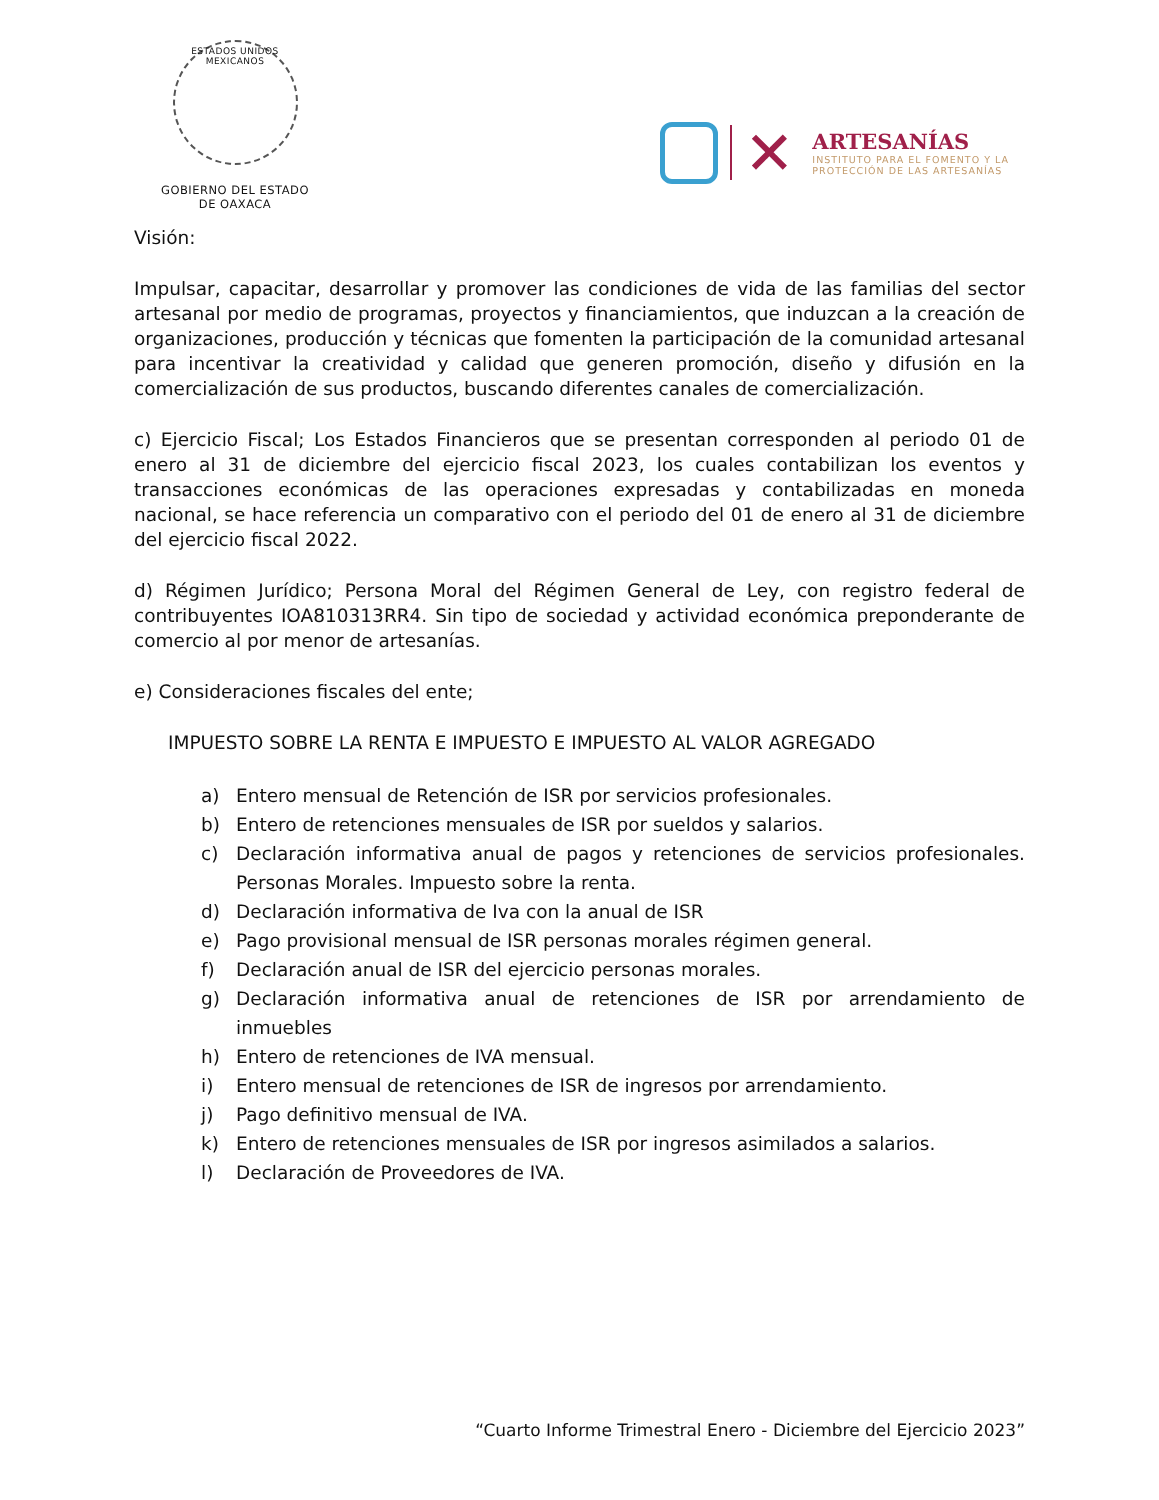ESTADOS UNIDOS MEXICANOS
GOBIERNO DEL ESTADO
DE OAXACA
✕
ARTESANÍAS
INSTITUTO PARA EL FOMENTO Y LA
PROTECCIÓN DE LAS ARTESANÍAS
Visión:
Impulsar, capacitar, desarrollar y promover las condiciones de vida de las familias del sector artesanal por medio de programas, proyectos y financiamientos, que induzcan a la creación de organizaciones, producción y técnicas que fomenten la participación de la comunidad artesanal para incentivar la creatividad y calidad que generen promoción, diseño y difusión en la comercialización de sus productos, buscando diferentes canales de comercialización.
c) Ejercicio Fiscal; Los Estados Financieros que se presentan corresponden al periodo 01 de enero al 31 de diciembre del ejercicio fiscal 2023, los cuales contabilizan los eventos y transacciones económicas de las operaciones expresadas y contabilizadas en moneda nacional, se hace referencia un comparativo con el periodo del 01 de enero al 31 de diciembre del ejercicio fiscal 2022.
d) Régimen Jurídico; Persona Moral del Régimen General de Ley, con registro federal de contribuyentes IOA810313RR4. Sin tipo de sociedad y actividad económica preponderante de comercio al por menor de artesanías.
e) Consideraciones fiscales del ente;
IMPUESTO SOBRE LA RENTA E IMPUESTO E IMPUESTO AL VALOR AGREGADO
a) Entero mensual de Retención de ISR por servicios profesionales.
b) Entero de retenciones mensuales de ISR por sueldos y salarios.
c) Declaración informativa anual de pagos y retenciones de servicios profesionales. Personas Morales. Impuesto sobre la renta.
d) Declaración informativa de Iva con la anual de ISR
e) Pago provisional mensual de ISR personas morales régimen general.
f) Declaración anual de ISR del ejercicio personas morales.
g) Declaración informativa anual de retenciones de ISR por arrendamiento de inmuebles
h) Entero de retenciones de IVA mensual.
i) Entero mensual de retenciones de ISR de ingresos por arrendamiento.
j) Pago definitivo mensual de IVA.
k) Entero de retenciones mensuales de ISR por ingresos asimilados a salarios.
l) Declaración de Proveedores de IVA.
“Cuarto Informe Trimestral Enero - Diciembre del Ejercicio 2023”